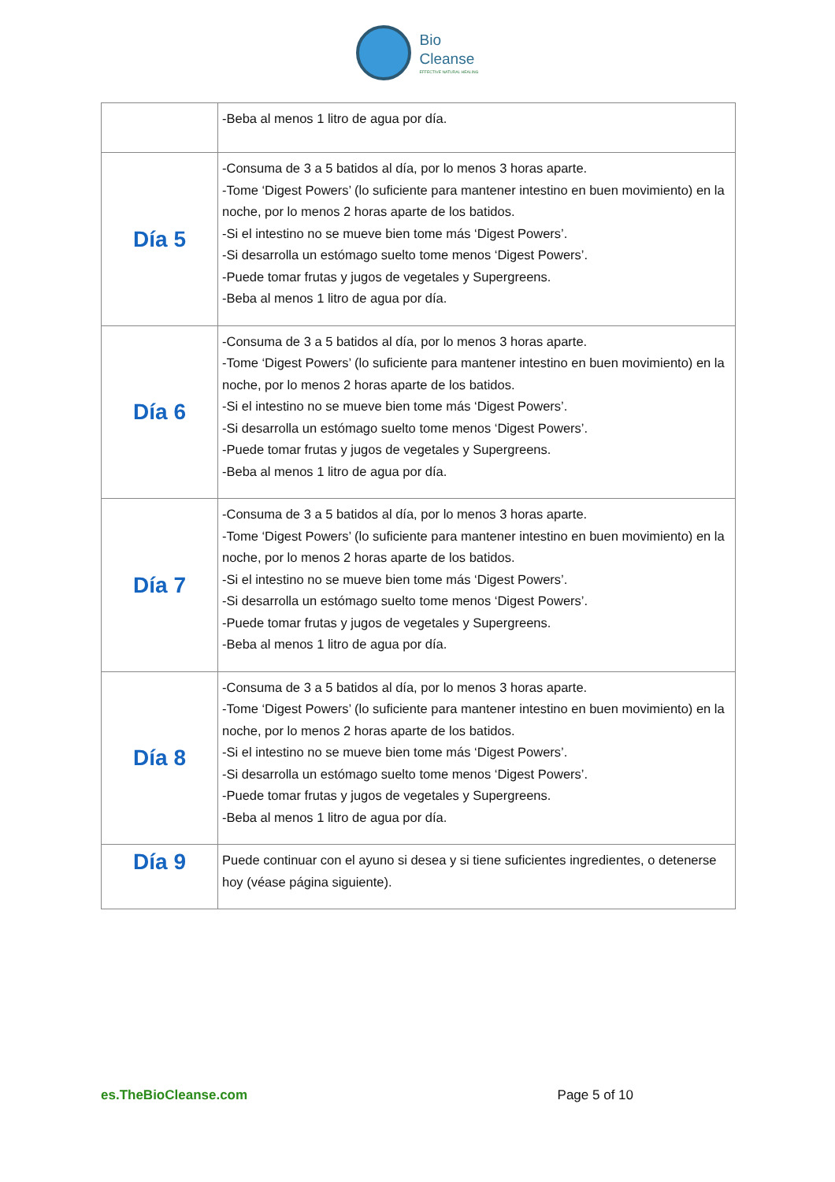Bio
Cleanse
EFFECTIVE NATURAL HEALING
| | -Beba al menos 1 litro de agua por día. |
| Día 5 | -Consuma de 3 a 5 batidos al día, por lo menos 3 horas aparte. -Tome ‘Digest Powers’ (lo suficiente para mantener intestino en buen movimiento) en la noche, por lo menos 2 horas aparte de los batidos. -Si el intestino no se mueve bien tome más ‘Digest Powers’. -Si desarrolla un estómago suelto tome menos ‘Digest Powers’. -Puede tomar frutas y jugos de vegetales y Supergreens. -Beba al menos 1 litro de agua por día. |
| Día 6 | -Consuma de 3 a 5 batidos al día, por lo menos 3 horas aparte. -Tome ‘Digest Powers’ (lo suficiente para mantener intestino en buen movimiento) en la noche, por lo menos 2 horas aparte de los batidos. -Si el intestino no se mueve bien tome más ‘Digest Powers’. -Si desarrolla un estómago suelto tome menos ‘Digest Powers’. -Puede tomar frutas y jugos de vegetales y Supergreens. -Beba al menos 1 litro de agua por día. |
| Día 7 | -Consuma de 3 a 5 batidos al día, por lo menos 3 horas aparte. -Tome ‘Digest Powers’ (lo suficiente para mantener intestino en buen movimiento) en la noche, por lo menos 2 horas aparte de los batidos. -Si el intestino no se mueve bien tome más ‘Digest Powers’. -Si desarrolla un estómago suelto tome menos ‘Digest Powers’. -Puede tomar frutas y jugos de vegetales y Supergreens. -Beba al menos 1 litro de agua por día. |
| Día 8 | -Consuma de 3 a 5 batidos al día, por lo menos 3 horas aparte. -Tome ‘Digest Powers’ (lo suficiente para mantener intestino en buen movimiento) en la noche, por lo menos 2 horas aparte de los batidos. -Si el intestino no se mueve bien tome más ‘Digest Powers’. -Si desarrolla un estómago suelto tome menos ‘Digest Powers’. -Puede tomar frutas y jugos de vegetales y Supergreens. -Beba al menos 1 litro de agua por día. |
| Día 9 | Puede continuar con el ayuno si desea y si tiene suficientes ingredientes, o detenerse hoy (véase página siguiente). |
es.TheBioCleanse.com Page 5 of 10